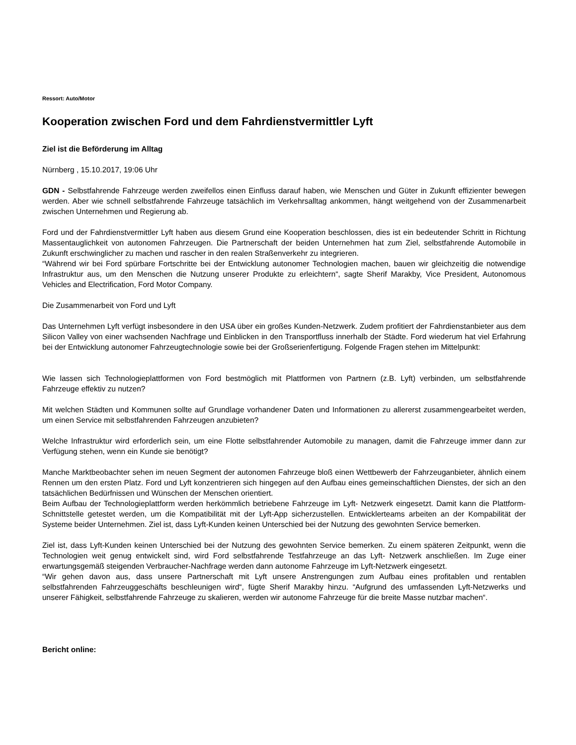Ressort: Auto/Motor
Kooperation zwischen Ford und dem Fahrdienstvermittler Lyft
Ziel ist die Beförderung im Alltag
Nürnberg , 15.10.2017, 19:06 Uhr
GDN - Selbstfahrende Fahrzeuge werden zweifellos einen Einfluss darauf haben, wie Menschen und Güter in Zukunft effizienter bewegen werden. Aber wie schnell selbstfahrende Fahrzeuge tatsächlich im Verkehrsalltag ankommen, hängt weitgehend von der Zusammenarbeit zwischen Unternehmen und Regierung ab.
Ford und der Fahrdienstvermittler Lyft haben aus diesem Grund eine Kooperation beschlossen, dies ist ein bedeutender Schritt in Richtung Massentauglichkeit von autonomen Fahrzeugen. Die Partnerschaft der beiden Unternehmen hat zum Ziel, selbstfahrende Automobile in Zukunft erschwinglicher zu machen und rascher in den realen Straßenverkehr zu integrieren.
“Während wir bei Ford spürbare Fortschritte bei der Entwicklung autonomer Technologien machen, bauen wir gleichzeitig die notwendige Infrastruktur aus, um den Menschen die Nutzung unserer Produkte zu erleichtern“, sagte Sherif Marakby, Vice President, Autonomous Vehicles and Electrification, Ford Motor Company.
Die Zusammenarbeit von Ford und Lyft
Das Unternehmen Lyft verfügt insbesondere in den USA über ein großes Kunden-Netzwerk. Zudem profitiert der Fahrdienstanbieter aus dem Silicon Valley von einer wachsenden Nachfrage und Einblicken in den Transportfluss innerhalb der Städte. Ford wiederum hat viel Erfahrung bei der Entwicklung autonomer Fahrzeugtechnologie sowie bei der Großserienfertigung. Folgende Fragen stehen im Mittelpunkt:
Wie lassen sich Technologieplattformen von Ford bestmöglich mit Plattformen von Partnern (z.B. Lyft) verbinden, um selbstfahrende Fahrzeuge effektiv zu nutzen?
Mit welchen Städten und Kommunen sollte auf Grundlage vorhandener Daten und Informationen zu allererst zusammengearbeitet werden, um einen Service mit selbstfahrenden Fahrzeugen anzubieten?
Welche Infrastruktur wird erforderlich sein, um eine Flotte selbstfahrender Automobile zu managen, damit die Fahrzeuge immer dann zur Verfügung stehen, wenn ein Kunde sie benötigt?
Manche Marktbeobachter sehen im neuen Segment der autonomen Fahrzeuge bloß einen Wettbewerb der Fahrzeuganbieter, ähnlich einem Rennen um den ersten Platz. Ford und Lyft konzentrieren sich hingegen auf den Aufbau eines gemeinschaftlichen Dienstes, der sich an den tatsächlichen Bedürfnissen und Wünschen der Menschen orientiert.
Beim Aufbau der Technologieplattform werden herkömmlich betriebene Fahrzeuge im Lyft- Netzwerk eingesetzt. Damit kann die Plattform-Schnittstelle getestet werden, um die Kompatibilität mit der Lyft-App sicherzustellen. Entwicklerteams arbeiten an der Kompabilität der Systeme beider Unternehmen. Ziel ist, dass Lyft-Kunden keinen Unterschied bei der Nutzung des gewohnten Service bemerken.
Ziel ist, dass Lyft-Kunden keinen Unterschied bei der Nutzung des gewohnten Service bemerken. Zu einem späteren Zeitpunkt, wenn die Technologien weit genug entwickelt sind, wird Ford selbstfahrende Testfahrzeuge an das Lyft- Netzwerk anschließen. Im Zuge einer erwartungsgemäß steigenden Verbraucher-Nachfrage werden dann autonome Fahrzeuge im Lyft-Netzwerk eingesetzt.
“Wir gehen davon aus, dass unsere Partnerschaft mit Lyft unsere Anstrengungen zum Aufbau eines profitablen und rentablen selbstfahrenden Fahrzeuggeschäfts beschleunigen wird“, fügte Sherif Marakby hinzu. “Aufgrund des umfassenden Lyft-Netzwerks und unserer Fähigkeit, selbstfahrende Fahrzeuge zu skalieren, werden wir autonome Fahrzeuge für die breite Masse nutzbar machen“.
Bericht online: